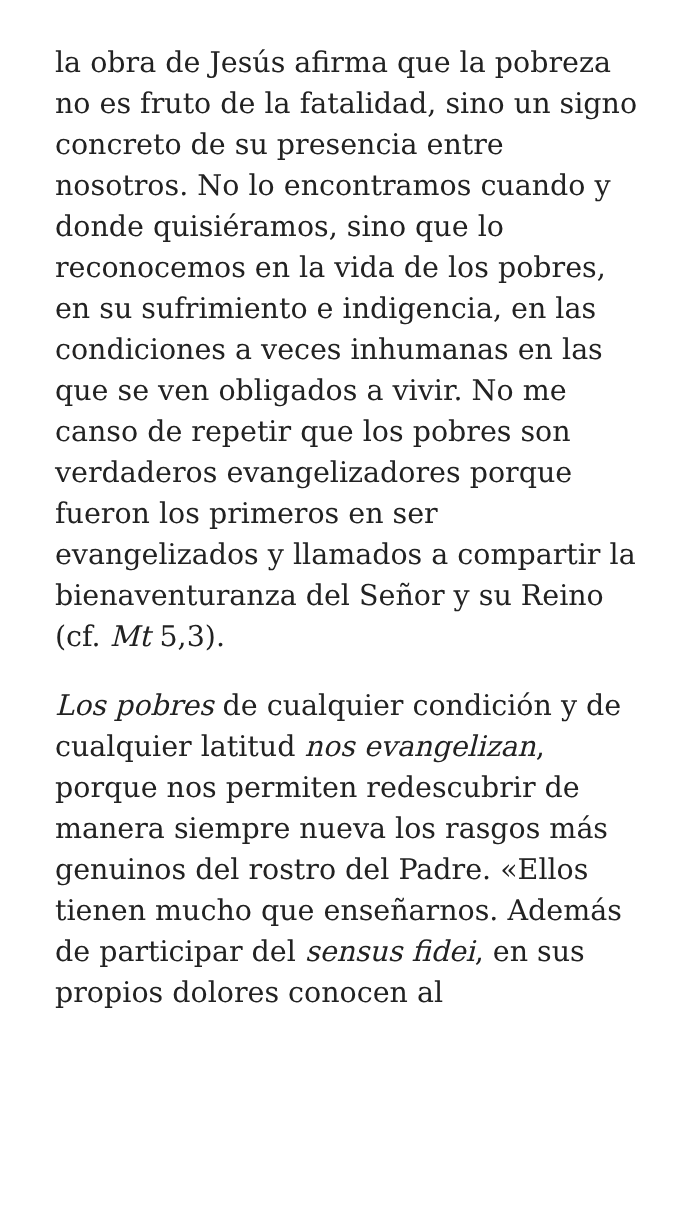la obra de Jesús afirma que la pobreza no es fruto de la fatalidad, sino un signo concreto de su presencia entre nosotros. No lo encontramos cuando y donde quisiéramos, sino que lo reconocemos en la vida de los pobres, en su sufrimiento e indigencia, en las condiciones a veces inhumanas en las que se ven obligados a vivir. No me canso de repetir que los pobres son verdaderos evangelizadores porque fueron los primeros en ser evangelizados y llamados a compartir la bienaventuranza del Señor y su Reino (cf. Mt 5,3).
Los pobres de cualquier condición y de cualquier latitud nos evangelizan, porque nos permiten redescubrir de manera siempre nueva los rasgos más genuinos del rostro del Padre. «Ellos tienen mucho que enseñarnos. Además de participar del sensus fidei, en sus propios dolores conocen al